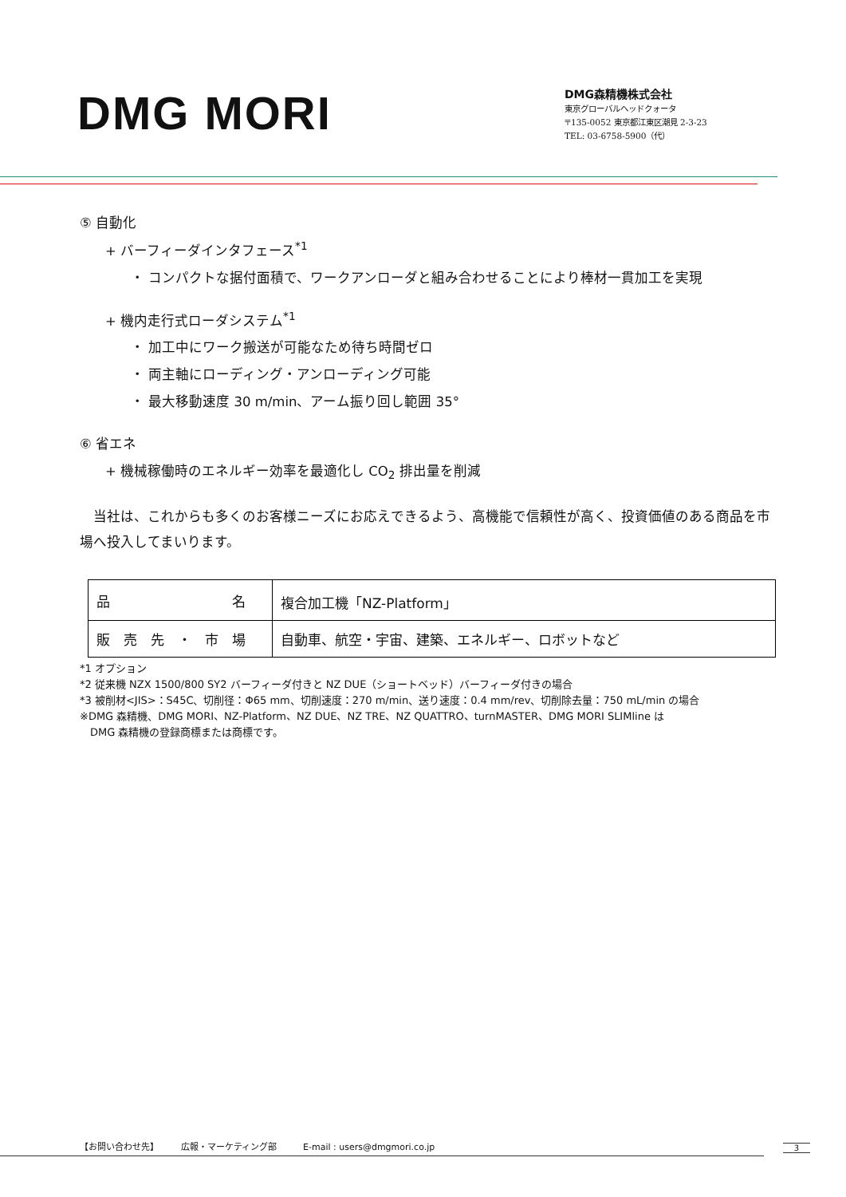DMG MORI
DMG森精機株式会社
東京グローバルヘッドクォータ
〒135-0052 東京都江東区潮見 2-3-23
TEL: 03-6758-5900（代）
⑤ 自動化
+ バーフィーダインタフェース<sup>*1</sup>
・ コンパクトな据付面積で、ワークアンローダと組み合わせることにより棒材一貫加工を実現
+ 機内走行式ローダシステム<sup>*1</sup>
・ 加工中にワーク搬送が可能なため待ち時間ゼロ
・ 両主軸にローディング・アンローディング可能
・ 最大移動速度 30 m/min、アーム振り回し範囲 35°
⑥ 省エネ
+ 機械稼働時のエネルギー効率を最適化し CO<sub>2</sub> 排出量を削減
　当社は、これからも多くのお客様ニーズにお応えできるよう、高機能で信頼性が高く、投資価値のある商品を市場へ投入してまいります。
| 品 名 | 複合加工機「NZ-Platform」 |
| 販 売 先 ・ 市 場 | 自動車、航空・宇宙、建築、エネルギー、ロボットなど |
*1 オプション
*2 従来機 NZX 1500/800 SY2 バーフィーダ付きと NZ DUE（ショートベッド）バーフィーダ付きの場合
*3 被削材<JIS>：S45C、切削径：Φ65 mm、切削速度：270 m/min、送り速度：0.4 mm/rev、切削除去量：750 mL/min の場合
※DMG 森精機、DMG MORI、NZ-Platform、NZ DUE、NZ TRE、NZ QUATTRO、turnMASTER、DMG MORI SLIMline は
　DMG 森精機の登録商標または商標です。
【お問い合わせ先】　　　広報・マーケティング部　　　E-mail : users@dmgmori.co.jp 3